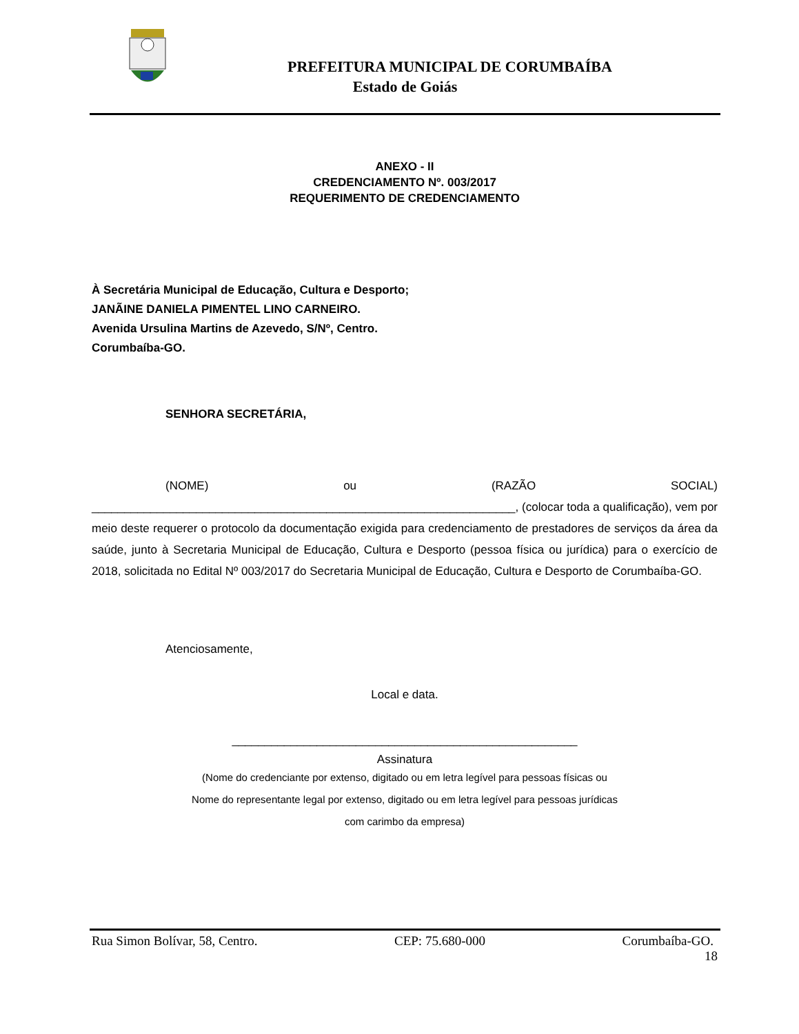PREFEITURA MUNICIPAL DE CORUMBAÍBA
Estado de Goiás
ANEXO - II
CREDENCIAMENTO Nº. 003/2017
REQUERIMENTO DE CREDENCIAMENTO
À Secretária Municipal de Educação, Cultura e Desporto;
JANÃINE DANIELA PIMENTEL LINO CARNEIRO.
Avenida Ursulina Martins de Azevedo, S/Nº, Centro.
Corumbaíba-GO.
SENHORA SECRETÁRIA,
(NOME) ou (RAZÃO SOCIAL)
_________________________________________________________________, (colocar toda a qualificação), vem por meio deste requerer o protocolo da documentação exigida para credenciamento de prestadores de serviços da área da saúde, junto à Secretaria Municipal de Educação, Cultura e Desporto (pessoa física ou jurídica) para o exercício de 2018, solicitada no Edital Nº 003/2017 do Secretaria Municipal de Educação, Cultura e Desporto de Corumbaíba-GO.
Atenciosamente,
Local e data.
_____________________________________________________
Assinatura
(Nome do credenciante por extenso, digitado ou em letra legível para pessoas físicas ou
Nome do representante legal por extenso, digitado ou em letra legível para pessoas jurídicas
com carimbo da empresa)
Rua Simon Bolívar, 58, Centro. CEP: 75.680-000 Corumbaíba-GO.
18